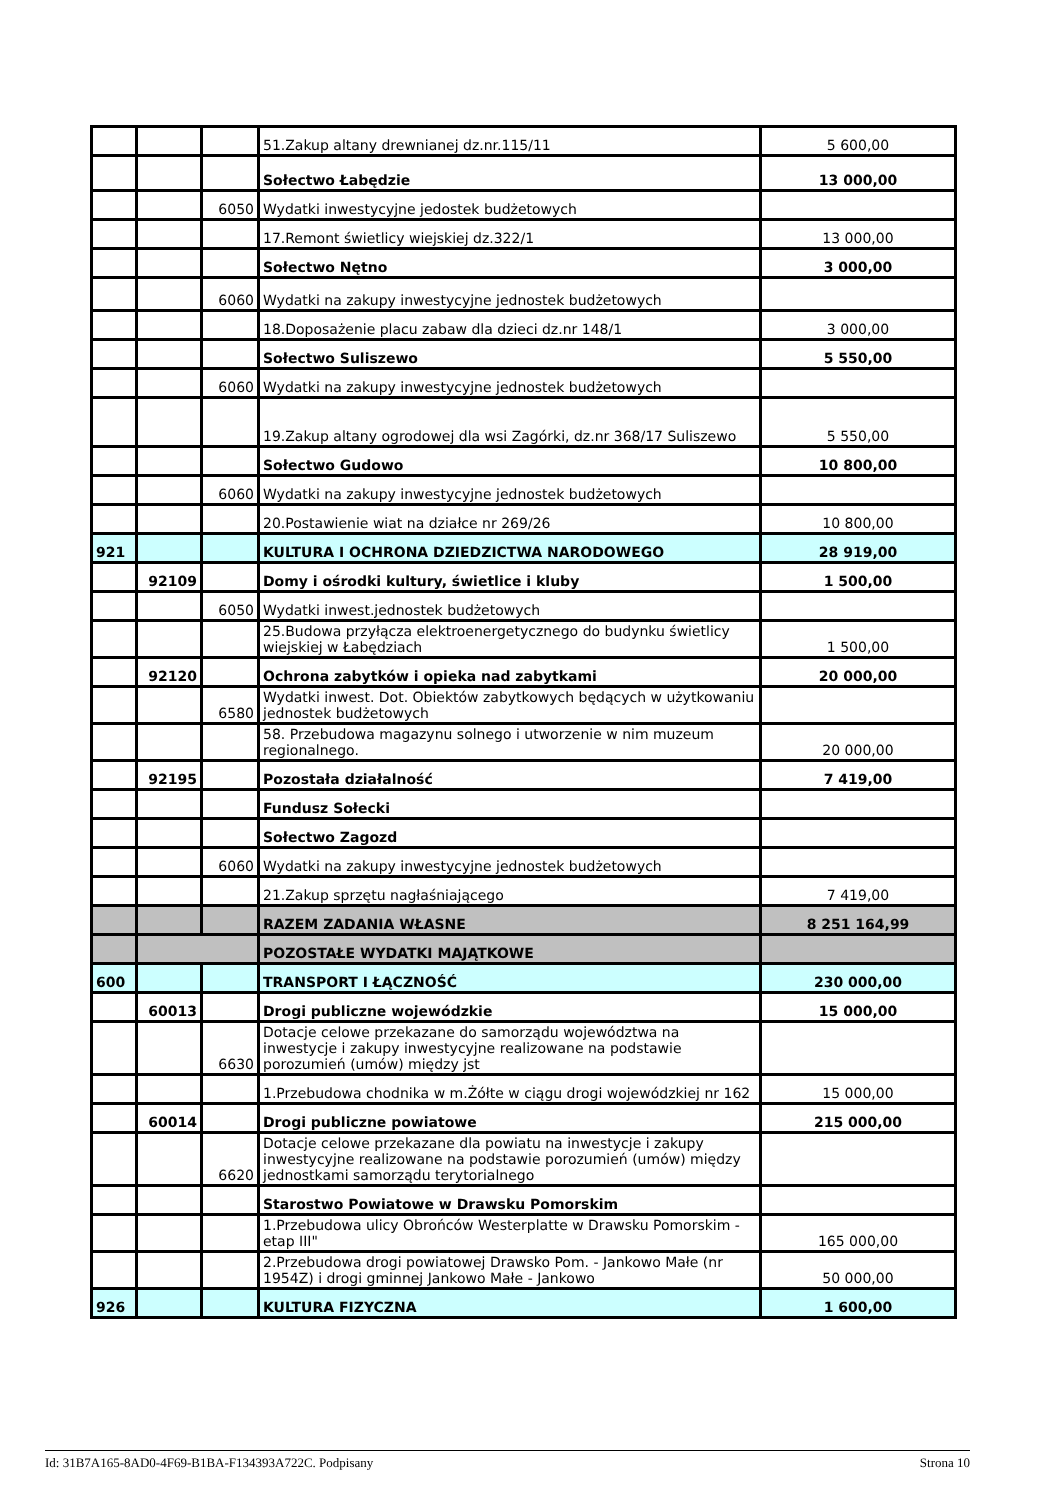| | | | 51.Zakup altany drewnianej dz.nr.115/11 | 5 600,00 |
| | | | Sołectwo Łabędzie | 13 000,00 |
| | | 6050 | Wydatki inwestycyjne jedostek budżetowych | |
| | | | 17.Remont świetlicy wiejskiej dz.322/1 | 13 000,00 |
| | | | Sołectwo Nętno | 3 000,00 |
| | | 6060 | Wydatki na zakupy inwestycyjne jednostek budżetowych | |
| | | | 18.Doposażenie placu zabaw dla dzieci dz.nr 148/1 | 3 000,00 |
| | | | Sołectwo Suliszewo | 5 550,00 |
| | | 6060 | Wydatki na zakupy inwestycyjne jednostek budżetowych | |
| | | | 19.Zakup altany ogrodowej dla wsi Zagórki, dz.nr 368/17 Suliszewo | 5 550,00 |
| | | | Sołectwo Gudowo | 10 800,00 |
| | | 6060 | Wydatki na zakupy inwestycyjne jednostek budżetowych | |
| | | | 20.Postawienie wiat na działce nr 269/26 | 10 800,00 |
| 921 | | | KULTURA I OCHRONA DZIEDZICTWA NARODOWEGO | 28 919,00 |
| | 92109 | | Domy i ośrodki kultury, świetlice i kluby | 1 500,00 |
| | | 6050 | Wydatki inwest.jednostek budżetowych | |
| | | | 25.Budowa przyłącza elektroenergetycznego do budynku świetlicy wiejskiej w Łabędziach | 1 500,00 |
| | 92120 | | Ochrona zabytków i opieka nad zabytkami | 20 000,00 |
| | | 6580 | Wydatki inwest. Dot. Obiektów zabytkowych będących w użytkowaniu jednostek budżetowych | |
| | | | 58. Przebudowa magazynu solnego i utworzenie w nim muzeum regionalnego. | 20 000,00 |
| | 92195 | | Pozostała działalność | 7 419,00 |
| | | | Fundusz Sołecki | |
| | | | Sołectwo Zagozd | |
| | | 6060 | Wydatki na zakupy inwestycyjne jednostek budżetowych | |
| | | | 21.Zakup sprzętu nagłaśniającego | 7 419,00 |
| | | | RAZEM ZADANIA WŁASNE | 8 251 164,99 |
| | | | POZOSTAŁE WYDATKI MAJĄTKOWE | |
| 600 | | | TRANSPORT I ŁĄCZNOŚĆ | 230 000,00 |
| | 60013 | | Drogi publiczne wojewódzkie | 15 000,00 |
| | | 6630 | Dotacje celowe przekazane do samorządu województwa na inwestycje i zakupy inwestycyjne realizowane na podstawie porozumień (umów) między jst | |
| | | | 1.Przebudowa chodnika w m.Żółte w ciągu drogi wojewódzkiej nr 162 | 15 000,00 |
| | 60014 | | Drogi publiczne powiatowe | 215 000,00 |
| | | 6620 | Dotacje celowe przekazane dla powiatu na inwestycje i zakupy inwestycyjne realizowane na podstawie porozumień (umów) między jednostkami samorządu terytorialnego | |
| | | | Starostwo Powiatowe w Drawsku Pomorskim | |
| | | | 1.Przebudowa ulicy Obrońców Westerplatte w Drawsku Pomorskim - etap III" | 165 000,00 |
| | | | 2.Przebudowa drogi powiatowej Drawsko Pom. - Jankowo Małe (nr 1954Z) i drogi gminnej Jankowo Małe - Jankowo | 50 000,00 |
| 926 | | | KULTURA FIZYCZNA | 1 600,00 |
Id: 31B7A165-8AD0-4F69-B1BA-F134393A722C. Podpisany Strona 10